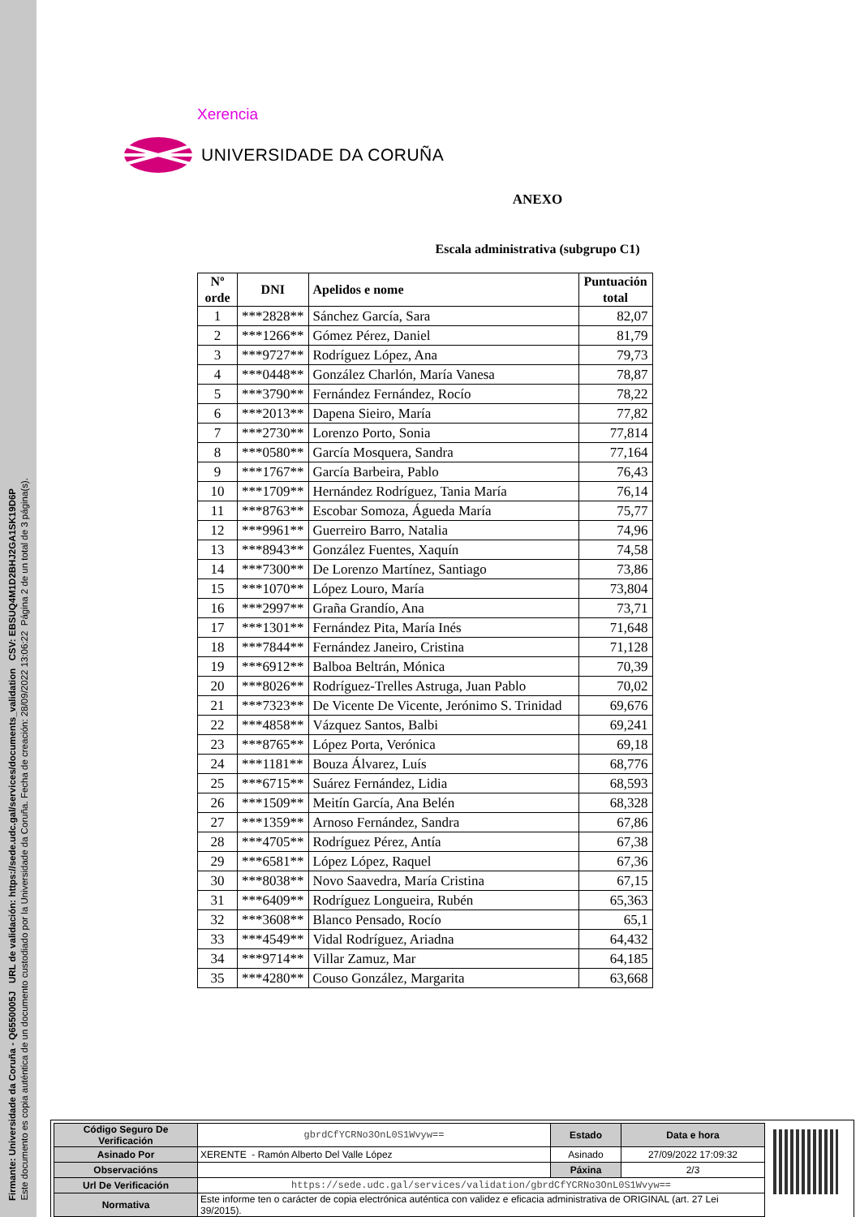Firmante: Universidade da Coruña - Q6550005J URL de validación: https://sede.udc.gal/services/documents_validation CSV: EBSUQ4M1D2BHJ2GA1SK19D6P
Este documento es copia auténtica de un documento custodiado por la Universidade da Coruña. Fecha de creación: 28/09/2022 13:06:22 Página 2 de un total de 3 página(s).
Xerencia
UNIVERSIDADE DA CORUÑA
ANEXO
Escala administrativa (subgrupo C1)
| Nº orde | DNI | Apelidos e nome | Puntuación total |
| --- | --- | --- | --- |
| 1 | ***2828** | Sánchez García, Sara | 82,07 |
| 2 | ***1266** | Gómez Pérez, Daniel | 81,79 |
| 3 | ***9727** | Rodríguez López, Ana | 79,73 |
| 4 | ***0448** | González Charlón, María Vanesa | 78,87 |
| 5 | ***3790** | Fernández Fernández, Rocío | 78,22 |
| 6 | ***2013** | Dapena Sieiro, María | 77,82 |
| 7 | ***2730** | Lorenzo Porto, Sonia | 77,814 |
| 8 | ***0580** | García Mosquera, Sandra | 77,164 |
| 9 | ***1767** | García Barbeira, Pablo | 76,43 |
| 10 | ***1709** | Hernández Rodríguez, Tania María | 76,14 |
| 11 | ***8763** | Escobar Somoza, Águeda María | 75,77 |
| 12 | ***9961** | Guerreiro Barro, Natalia | 74,96 |
| 13 | ***8943** | González Fuentes, Xaquín | 74,58 |
| 14 | ***7300** | De Lorenzo Martínez, Santiago | 73,86 |
| 15 | ***1070** | López Louro, María | 73,804 |
| 16 | ***2997** | Graña Grandío, Ana | 73,71 |
| 17 | ***1301** | Fernández Pita, María Inés | 71,648 |
| 18 | ***7844** | Fernández Janeiro, Cristina | 71,128 |
| 19 | ***6912** | Balboa Beltrán, Mónica | 70,39 |
| 20 | ***8026** | Rodríguez-Trelles Astruga, Juan Pablo | 70,02 |
| 21 | ***7323** | De Vicente De Vicente, Jerónimo S. Trinidad | 69,676 |
| 22 | ***4858** | Vázquez Santos, Balbi | 69,241 |
| 23 | ***8765** | López Porta, Verónica | 69,18 |
| 24 | ***1181** | Bouza Álvarez, Luís | 68,776 |
| 25 | ***6715** | Suárez Fernández, Lidia | 68,593 |
| 26 | ***1509** | Meitín García, Ana Belén | 68,328 |
| 27 | ***1359** | Arnoso Fernández, Sandra | 67,86 |
| 28 | ***4705** | Rodríguez Pérez, Antía | 67,38 |
| 29 | ***6581** | López López, Raquel | 67,36 |
| 30 | ***8038** | Novo Saavedra, María Cristina | 67,15 |
| 31 | ***6409** | Rodríguez Longueira, Rubén | 65,363 |
| 32 | ***3608** | Blanco Pensado, Rocío | 65,1 |
| 33 | ***4549** | Vidal Rodríguez, Ariadna | 64,432 |
| 34 | ***9714** | Villar Zamuz, Mar | 64,185 |
| 35 | ***4280** | Couso González, Margarita | 63,668 |
| Código Seguro De Verificación | gbrdCfYCRNo3OnL0S1Wvyw== | Estado | Data e hora |
| Asinado Por | XERENTE - Ramón Alberto Del Valle López | Asinado | 27/09/2022 17:09:32 |
| Observacións | | Páxina | 2/3 |
| Url De Verificación | https://sede.udc.gal/services/validation/gbrdCfYCRNo3OnL0S1Wvyw== | | |
| Normativa | Este informe ten o carácter de copia electrónica auténtica con validez e eficacia administrativa de ORIGINAL (art. 27 Lei 39/2015). | | |